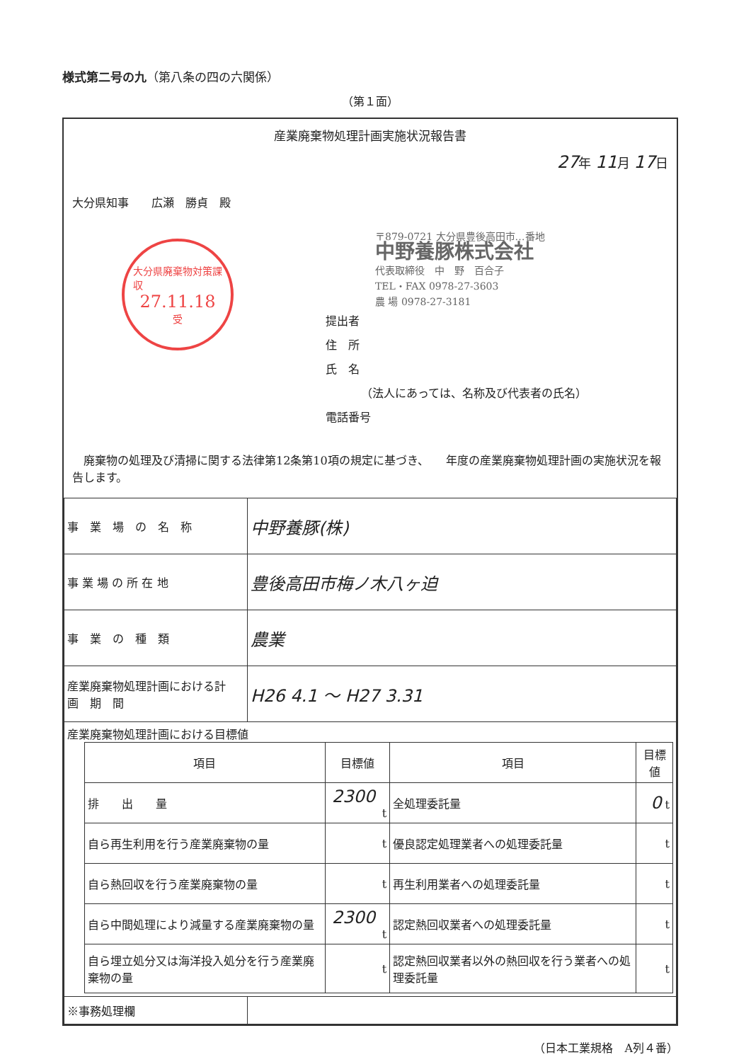様式第二号の九（第八条の四の六関係）
（第１面）
産業廃棄物処理計画実施状況報告書
27年 11月 17日
大分県知事　　広瀬　勝貞　殿
大分県廃棄物対策課
収
27.11.18
受
〒879-0721 大分県豊後高田市…番地
中野養豚株式会社
代表取締役　中　野　百合子
TEL・FAX 0978-27-3603
農 場 0978-27-3181
提出者
住　所
氏　名
（法人にあっては、名称及び代表者の氏名）
電話番号
　廃棄物の処理及び清掃に関する法律第12条第10項の規定に基づき、　　年度の産業廃棄物処理計画の実施状況を報告します。
| 事 業 場 の 名 称 | 中野養豚(株) |
| 事 業 場 の 所 在 地 | 豊後高田市梅ノ木八ヶ迫 |
| 事 業 の 種 類 | 農業 |
| 産業廃棄物処理計画における計 画 期 間 | H26 4.1 ～ H27 3.31 |
| 産業廃棄物処理計画における目標値 / 項目 / 目標値 / 項目 / 目標値 / / --- / --- / --- / --- / / 排 出 量 / 2300 t / 全処理委託量 / 0 t / / 自ら再生利用を行う産業廃棄物の量 / t / 優良認定処理業者への処理委託量 / t / / 自ら熱回収を行う産業廃棄物の量 / t / 再生利用業者への処理委託量 / t / / 自ら中間処理により減量する産業廃棄物の量 / 2300 t / 認定熱回収業者への処理委託量 / t / / 自ら埋立処分又は海洋投入処分を行う産業廃棄物の量 / t / 認定熱回収業者以外の熱回収を行う業者への処理委託量 / t / | |
| ※事務処理欄 | |
（日本工業規格　A列４番）